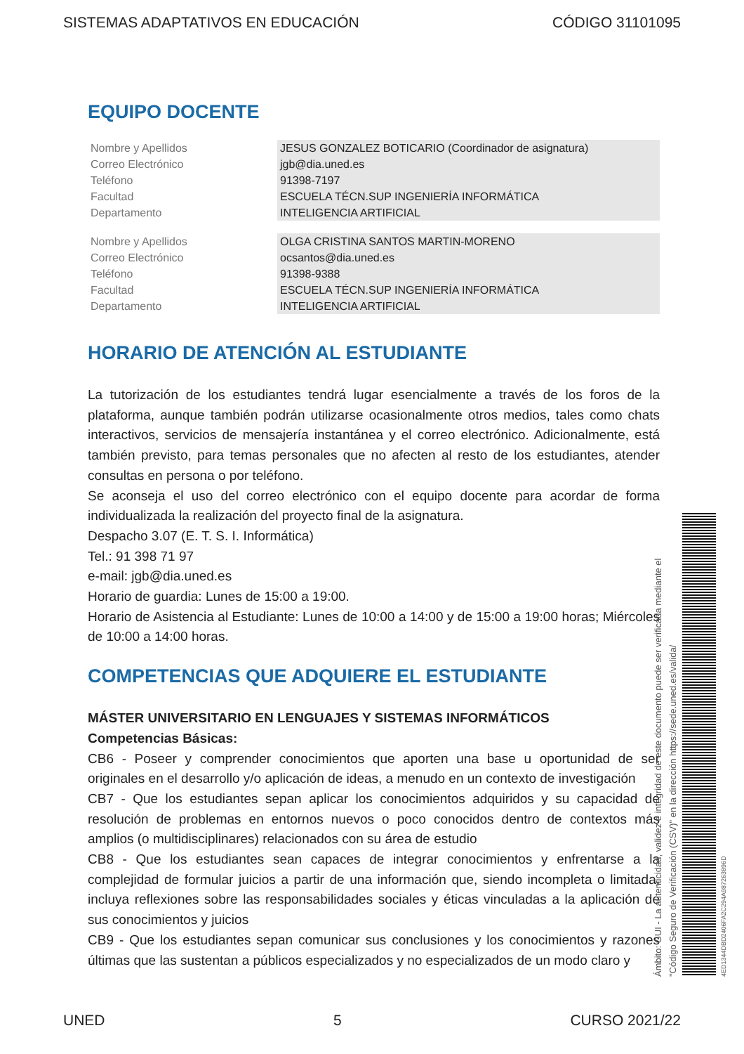SISTEMAS ADAPTATIVOS EN EDUCACIÓN CÓDIGO 31101095
EQUIPO DOCENTE
| Nombre y Apellidos | JESUS GONZALEZ BOTICARIO (Coordinador de asignatura) |
| Correo Electrónico | jgb@dia.uned.es |
| Teléfono | 91398-7197 |
| Facultad | ESCUELA TÉCN.SUP INGENIERÍA INFORMÁTICA |
| Departamento | INTELIGENCIA ARTIFICIAL |
| Nombre y Apellidos | OLGA CRISTINA SANTOS MARTIN-MORENO |
| Correo Electrónico | ocsantos@dia.uned.es |
| Teléfono | 91398-9388 |
| Facultad | ESCUELA TÉCN.SUP INGENIERÍA INFORMÁTICA |
| Departamento | INTELIGENCIA ARTIFICIAL |
HORARIO DE ATENCIÓN AL ESTUDIANTE
La tutorización de los estudiantes tendrá lugar esencialmente a través de los foros de la plataforma, aunque también podrán utilizarse ocasionalmente otros medios, tales como chats interactivos, servicios de mensajería instantánea y el correo electrónico. Adicionalmente, está también previsto, para temas personales que no afecten al resto de los estudiantes, atender consultas en persona o por teléfono.
Se aconseja el uso del correo electrónico con el equipo docente para acordar de forma individualizada la realización del proyecto final de la asignatura.
Despacho 3.07 (E. T. S. I. Informática)
Tel.: 91 398 71 97
e-mail: jgb@dia.uned.es
Horario de guardia: Lunes de 15:00 a 19:00.
Horario de Asistencia al Estudiante: Lunes de 10:00 a 14:00 y de 15:00 a 19:00 horas; Miércoles de 10:00 a 14:00 horas.
COMPETENCIAS QUE ADQUIERE EL ESTUDIANTE
MÁSTER UNIVERSITARIO EN LENGUAJES Y SISTEMAS INFORMÁTICOS
Competencias Básicas:
CB6 - Poseer y comprender conocimientos que aporten una base u oportunidad de ser originales en el desarrollo y/o aplicación de ideas, a menudo en un contexto de investigación
CB7 - Que los estudiantes sepan aplicar los conocimientos adquiridos y su capacidad de resolución de problemas en entornos nuevos o poco conocidos dentro de contextos más amplios (o multidisciplinares) relacionados con su área de estudio
CB8 - Que los estudiantes sean capaces de integrar conocimientos y enfrentarse a la complejidad de formular juicios a partir de una información que, siendo incompleta o limitada, incluya reflexiones sobre las responsabilidades sociales y éticas vinculadas a la aplicación de sus conocimientos y juicios
CB9 - Que los estudiantes sepan comunicar sus conclusiones y los conocimientos y razones últimas que las sustentan a públicos especializados y no especializados de un modo claro y
Ámbito: GUI - La autenticidad, validez e integridad de este documento puede ser verificada mediante el
"Código Seguro de Verificación (CSV)" en la dirección https://sede.uned.es/valida/
4ED1344DBD2406FA2C294A987263896D
UNED 5 CURSO 2021/22